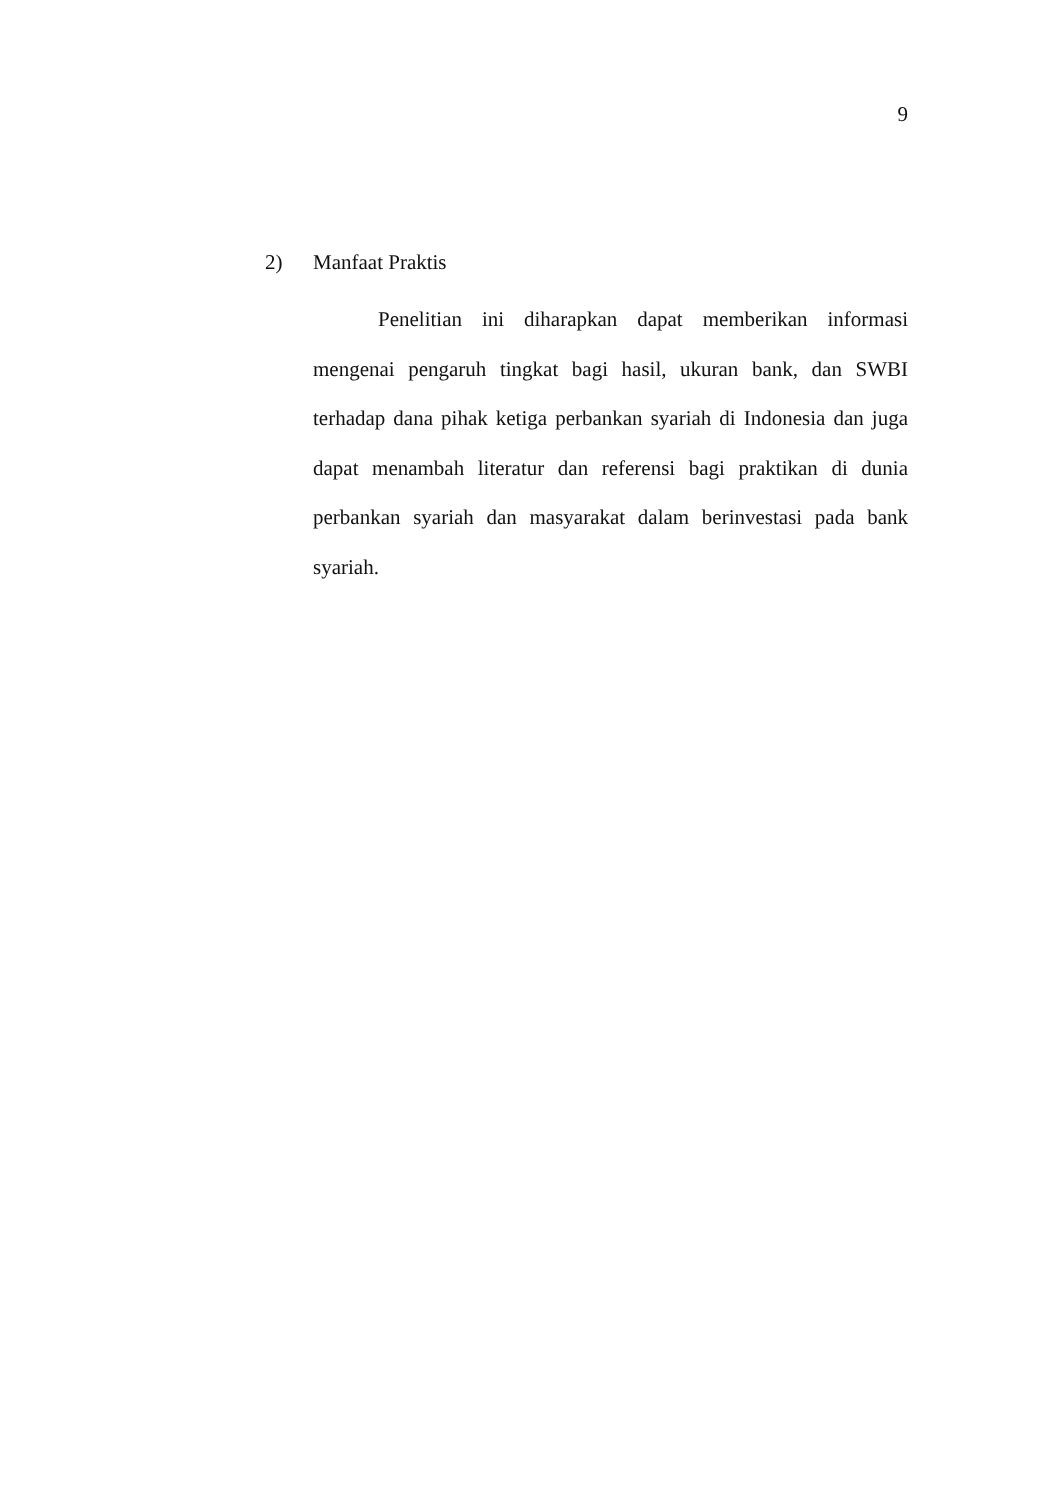9
2) Manfaat Praktis
Penelitian ini diharapkan dapat memberikan informasi mengenai pengaruh tingkat bagi hasil, ukuran bank, dan SWBI terhadap dana pihak ketiga perbankan syariah di Indonesia dan juga dapat menambah literatur dan referensi bagi praktikan di dunia perbankan syariah dan masyarakat dalam berinvestasi pada bank syariah.